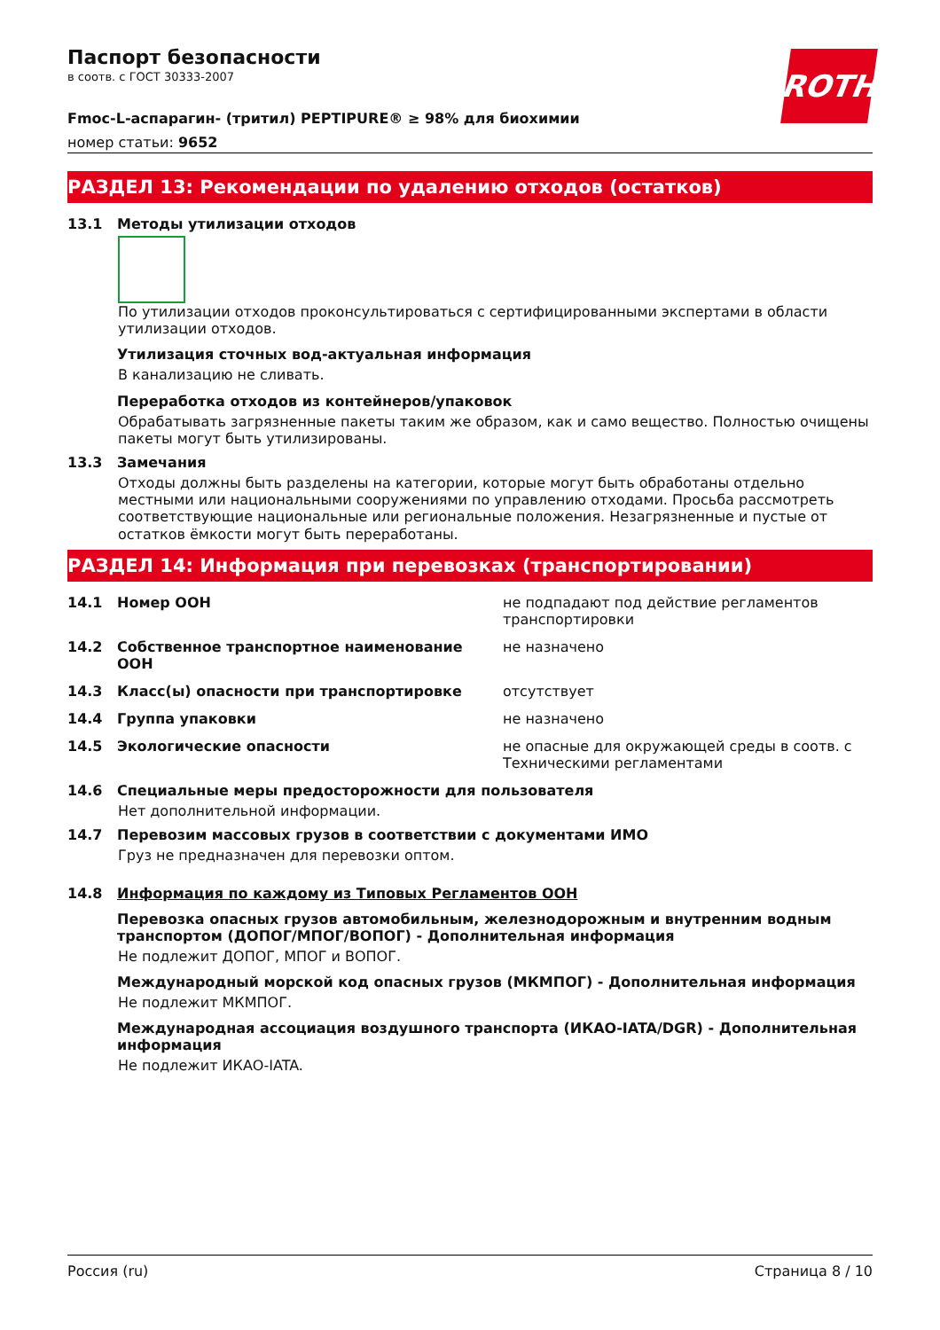ROTH
Паспорт безопасности
в соотв. с ГОСТ 30333-2007
Fmoc-L-аспарагин- (тритил) PEPTIPURE® ≥ 98% для биохимии
номер статьи: 9652
РАЗДЕЛ 13: Рекомендации по удалению отходов (остатков)
13.1 Методы утилизации отходов
По утилизации отходов проконсультироваться с сертифицированными экспертами в области утилизации отходов.
Утилизация сточных вод-актуальная информация
В канализацию не сливать.
Переработка отходов из контейнеров/упаковок
Обрабатывать загрязненные пакеты таким же образом, как и само вещество. Полностью очищены пакеты могут быть утилизированы.
13.3 Замечания
Отходы должны быть разделены на категории, которые могут быть обработаны отдельно местными или национальными сооружениями по управлению отходами. Просьба рассмотреть соответствующие национальные или региональные положения. Незагрязненные и пустые от остатков ёмкости могут быть переработаны.
РАЗДЕЛ 14: Информация при перевозках (транспортировании)
14.1 Номер ООН не подпадают под действие регламентов транспортировки
14.2 Собственное транспортное наименование ООН не назначено
14.3 Класс(ы) опасности при транспортировке отсутствует
14.4 Группа упаковки не назначено
14.5 Экологические опасности не опасные для окружающей среды в соотв. с Техническими регламентами
14.6 Специальные меры предосторожности для пользователя
Нет дополнительной информации.
14.7 Перевозим массовых грузов в соответствии с документами ИМО
Груз не предназначен для перевозки оптом.
14.8 Информация по каждому из Типовых Регламентов ООН
Перевозка опасных грузов автомобильным, железнодорожным и внутренним водным транспортом (ДОПОГ/МПОГ/ВОПОГ) - Дополнительная информация
Не подлежит ДОПОГ, МПОГ и ВОПОГ.
Международный морской код опасных грузов (МКМПОГ) - Дополнительная информация
Не подлежит МКМПОГ.
Международная ассоциация воздушного транспорта (ИКАО-IATA/DGR) - Дополнительная информация
Не подлежит ИКАО-IATA.
Россия (ru) Страница 8 / 10